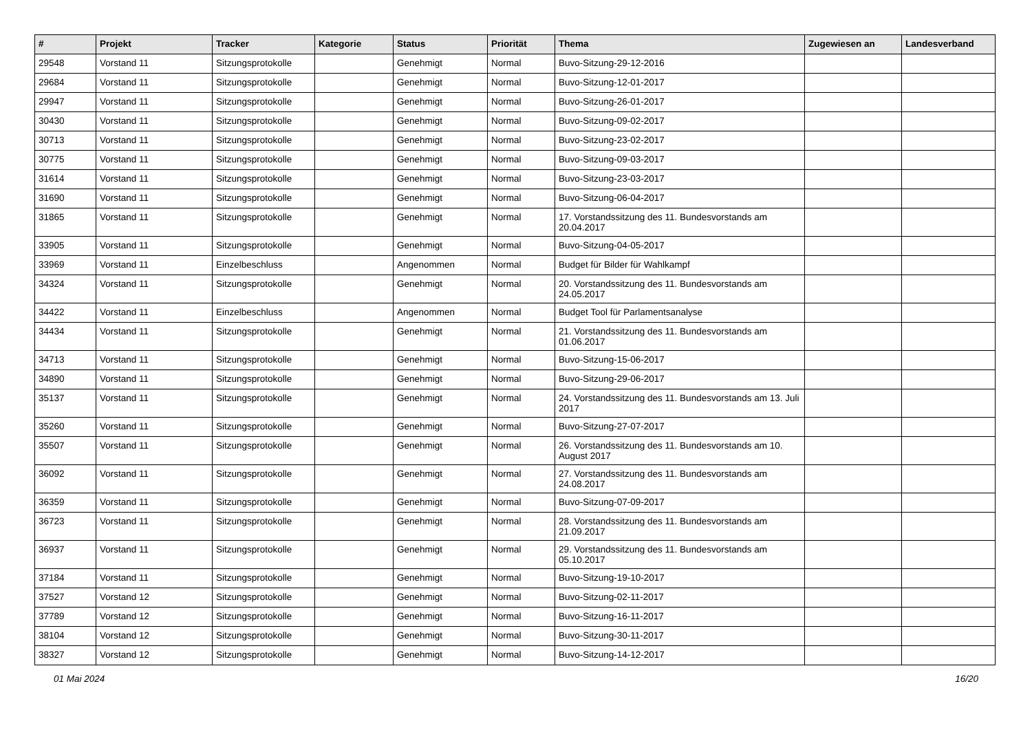| # | Projekt | Tracker | Kategorie | Status | Priorität | Thema | Zugewiesen an | Landesverband |
| --- | --- | --- | --- | --- | --- | --- | --- | --- |
| 29548 | Vorstand 11 | Sitzungsprotokolle | | Genehmigt | Normal | Buvo-Sitzung-29-12-2016 | | |
| 29684 | Vorstand 11 | Sitzungsprotokolle | | Genehmigt | Normal | Buvo-Sitzung-12-01-2017 | | |
| 29947 | Vorstand 11 | Sitzungsprotokolle | | Genehmigt | Normal | Buvo-Sitzung-26-01-2017 | | |
| 30430 | Vorstand 11 | Sitzungsprotokolle | | Genehmigt | Normal | Buvo-Sitzung-09-02-2017 | | |
| 30713 | Vorstand 11 | Sitzungsprotokolle | | Genehmigt | Normal | Buvo-Sitzung-23-02-2017 | | |
| 30775 | Vorstand 11 | Sitzungsprotokolle | | Genehmigt | Normal | Buvo-Sitzung-09-03-2017 | | |
| 31614 | Vorstand 11 | Sitzungsprotokolle | | Genehmigt | Normal | Buvo-Sitzung-23-03-2017 | | |
| 31690 | Vorstand 11 | Sitzungsprotokolle | | Genehmigt | Normal | Buvo-Sitzung-06-04-2017 | | |
| 31865 | Vorstand 11 | Sitzungsprotokolle | | Genehmigt | Normal | 17. Vorstandssitzung des 11. Bundesvorstands am 20.04.2017 | | |
| 33905 | Vorstand 11 | Sitzungsprotokolle | | Genehmigt | Normal | Buvo-Sitzung-04-05-2017 | | |
| 33969 | Vorstand 11 | Einzelbeschluss | | Angenommen | Normal | Budget für Bilder für Wahlkampf | | |
| 34324 | Vorstand 11 | Sitzungsprotokolle | | Genehmigt | Normal | 20. Vorstandssitzung des 11. Bundesvorstands am 24.05.2017 | | |
| 34422 | Vorstand 11 | Einzelbeschluss | | Angenommen | Normal | Budget Tool für Parlamentsanalyse | | |
| 34434 | Vorstand 11 | Sitzungsprotokolle | | Genehmigt | Normal | 21. Vorstandssitzung des 11. Bundesvorstands am 01.06.2017 | | |
| 34713 | Vorstand 11 | Sitzungsprotokolle | | Genehmigt | Normal | Buvo-Sitzung-15-06-2017 | | |
| 34890 | Vorstand 11 | Sitzungsprotokolle | | Genehmigt | Normal | Buvo-Sitzung-29-06-2017 | | |
| 35137 | Vorstand 11 | Sitzungsprotokolle | | Genehmigt | Normal | 24. Vorstandssitzung des 11. Bundesvorstands am 13. Juli 2017 | | |
| 35260 | Vorstand 11 | Sitzungsprotokolle | | Genehmigt | Normal | Buvo-Sitzung-27-07-2017 | | |
| 35507 | Vorstand 11 | Sitzungsprotokolle | | Genehmigt | Normal | 26. Vorstandssitzung des 11. Bundesvorstands am 10. August 2017 | | |
| 36092 | Vorstand 11 | Sitzungsprotokolle | | Genehmigt | Normal | 27. Vorstandssitzung des 11. Bundesvorstands am 24.08.2017 | | |
| 36359 | Vorstand 11 | Sitzungsprotokolle | | Genehmigt | Normal | Buvo-Sitzung-07-09-2017 | | |
| 36723 | Vorstand 11 | Sitzungsprotokolle | | Genehmigt | Normal | 28. Vorstandssitzung des 11. Bundesvorstands am 21.09.2017 | | |
| 36937 | Vorstand 11 | Sitzungsprotokolle | | Genehmigt | Normal | 29. Vorstandssitzung des 11. Bundesvorstands am 05.10.2017 | | |
| 37184 | Vorstand 11 | Sitzungsprotokolle | | Genehmigt | Normal | Buvo-Sitzung-19-10-2017 | | |
| 37527 | Vorstand 12 | Sitzungsprotokolle | | Genehmigt | Normal | Buvo-Sitzung-02-11-2017 | | |
| 37789 | Vorstand 12 | Sitzungsprotokolle | | Genehmigt | Normal | Buvo-Sitzung-16-11-2017 | | |
| 38104 | Vorstand 12 | Sitzungsprotokolle | | Genehmigt | Normal | Buvo-Sitzung-30-11-2017 | | |
| 38327 | Vorstand 12 | Sitzungsprotokolle | | Genehmigt | Normal | Buvo-Sitzung-14-12-2017 | | |
01 Mai 2024 16/20